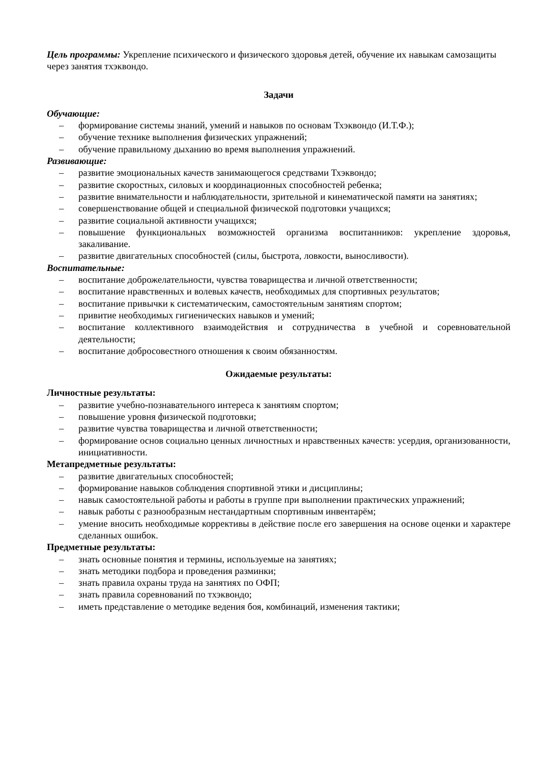Цель программы: Укрепление психического и физического здоровья детей, обучение их навыкам самозащиты через занятия тхэквондо.
Задачи
Обучающие:
– формирование системы знаний, умений и навыков по основам Тхэквондо (И.Т.Ф.);
– обучение технике выполнения физических упражнений;
– обучение правильному дыханию во время выполнения упражнений.
Развивающие:
– развитие эмоциональных качеств занимающегося средствами Тхэквондо;
– развитие скоростных, силовых и координационных способностей ребенка;
– развитие внимательности и наблюдательности, зрительной и кинематической памяти на занятиях;
– совершенствование общей и специальной физической подготовки учащихся;
– развитие социальной активности учащихся;
– повышение функциональных возможностей организма воспитанников: укрепление здоровья, закаливание.
– развитие двигательных способностей (силы, быстрота, ловкости, выносливости).
Воспитательные:
– воспитание доброжелательности, чувства товарищества и личной ответственности;
– воспитание нравственных и волевых качеств, необходимых для спортивных результатов;
– воспитание привычки к систематическим, самостоятельным занятиям спортом;
– привитие необходимых гигиенических навыков и умений;
– воспитание коллективного взаимодействия и сотрудничества в учебной и соревновательной деятельности;
– воспитание добросовестного отношения к своим обязанностям.
Ожидаемые результаты:
Личностные результаты:
– развитие учебно-познавательного интереса к занятиям спортом;
– повышение уровня физической подготовки;
– развитие чувства товарищества и личной ответственности;
– формирование основ социально ценных личностных и нравственных качеств: усердия, организованности, инициативности.
Метапредметные результаты:
– развитие двигательных способностей;
– формирование навыков соблюдения спортивной этики и дисциплины;
– навык самостоятельной работы и работы в группе при выполнении практических упражнений;
– навык работы с разнообразным нестандартным спортивным инвентарём;
– умение вносить необходимые коррективы в действие после его завершения на основе оценки и характере сделанных ошибок.
Предметные результаты:
– знать основные понятия и термины, используемые на занятиях;
– знать методики подбора и проведения разминки;
– знать правила охраны труда на занятиях по ОФП;
– знать правила соревнований по тхэквондо;
– иметь представление о методике ведения боя, комбинаций, изменения тактики;